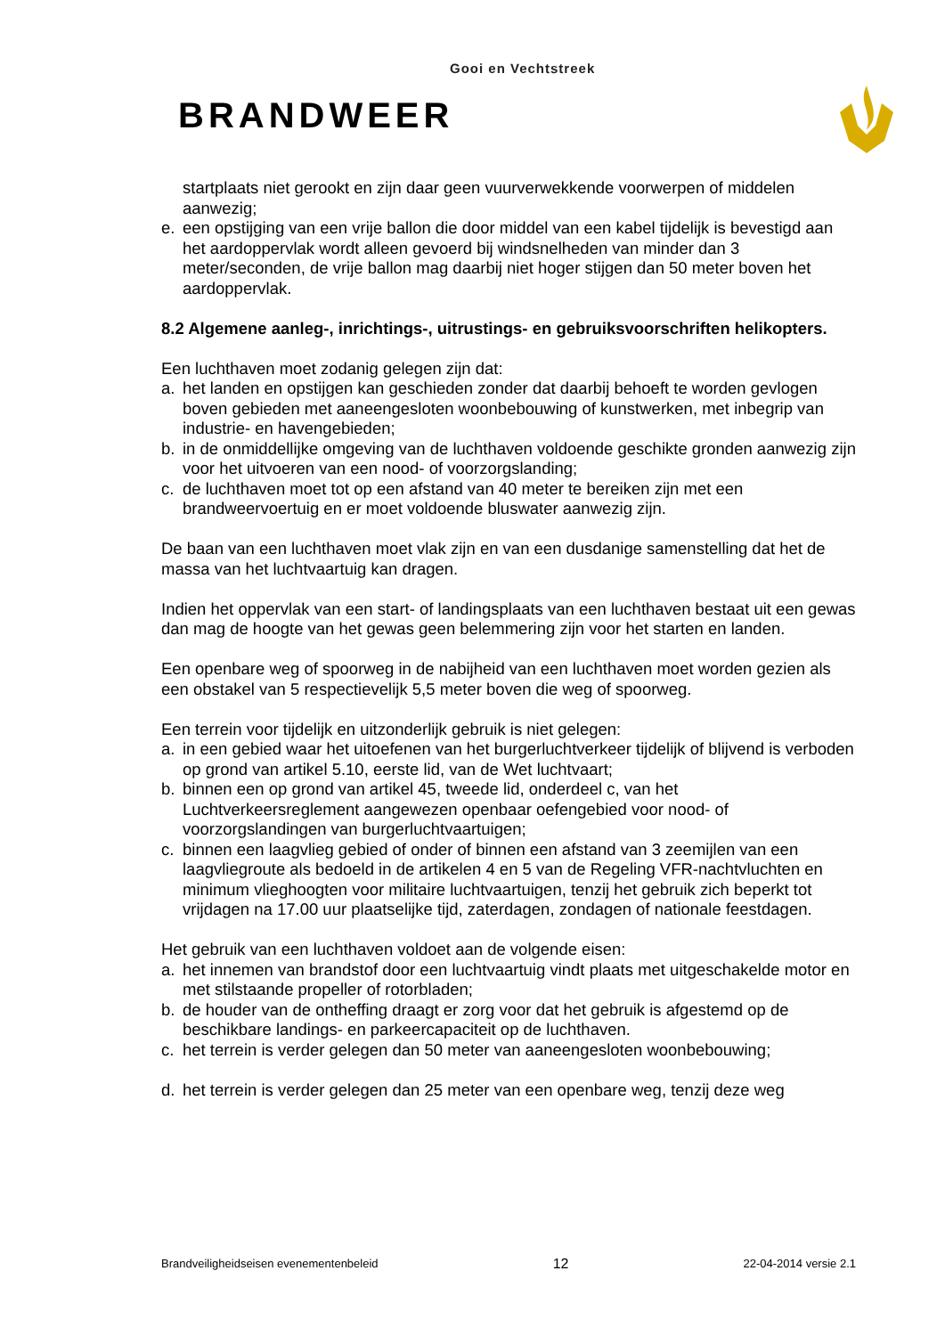Gooi en Vechtstreek
BRANDWEER
startplaats niet gerookt en zijn daar geen vuurverwekkende voorwerpen of middelen aanwezig;
e. een opstijging van een vrije ballon die door middel van een kabel tijdelijk is bevestigd aan het aardoppervlak wordt alleen gevoerd bij windsnelheden van minder dan 3 meter/seconden, de vrije ballon mag daarbij niet hoger stijgen dan 50 meter boven het aardoppervlak.
8.2 Algemene aanleg-, inrichtings-, uitrustings- en gebruiksvoorschriften helikopters.
Een luchthaven moet zodanig gelegen zijn dat:
a. het landen en opstijgen kan geschieden zonder dat daarbij behoeft te worden gevlogen boven gebieden met aaneengesloten woonbebouwing of kunstwerken, met inbegrip van industrie- en havengebieden;
b. in de onmiddellijke omgeving van de luchthaven voldoende geschikte gronden aanwezig zijn voor het uitvoeren van een nood- of voorzorgslanding;
c. de luchthaven moet tot op een afstand van 40 meter te bereiken zijn met een brandweervoertuig en er moet voldoende bluswater aanwezig zijn.
De baan van een luchthaven moet vlak zijn en van een dusdanige samenstelling dat het de massa van het luchtvaartuig kan dragen.
Indien het oppervlak van een start- of landingsplaats van een luchthaven bestaat uit een gewas dan mag de hoogte van het gewas geen belemmering zijn voor het starten en landen.
Een openbare weg of spoorweg in de nabijheid van een luchthaven moet worden gezien als een obstakel van 5 respectievelijk 5,5 meter boven die weg of spoorweg.
Een terrein voor tijdelijk en uitzonderlijk gebruik is niet gelegen:
a. in een gebied waar het uitoefenen van het burgerluchtverkeer tijdelijk of blijvend is verboden op grond van artikel 5.10, eerste lid, van de Wet luchtvaart;
b. binnen een op grond van artikel 45, tweede lid, onderdeel c, van het Luchtverkeersreglement aangewezen openbaar oefengebied voor nood- of voorzorgslandingen van burgerluchtvaartuigen;
c. binnen een laagvlieg gebied of onder of binnen een afstand van 3 zeemijlen van een laagvliegroute als bedoeld in de artikelen 4 en 5 van de Regeling VFR-nachtvluchten en minimum vlieghoogten voor militaire luchtvaartuigen, tenzij het gebruik zich beperkt tot vrijdagen na 17.00 uur plaatselijke tijd, zaterdagen, zondagen of nationale feestdagen.
Het gebruik van een luchthaven voldoet aan de volgende eisen:
a. het innemen van brandstof door een luchtvaartuig vindt plaats met uitgeschakelde motor en met stilstaande propeller of rotorbladen;
b. de houder van de ontheffing draagt er zorg voor dat het gebruik is afgestemd op de beschikbare landings- en parkeercapaciteit op de luchthaven.
c. het terrein is verder gelegen dan 50 meter van aaneengesloten woonbebouwing;
d. het terrein is verder gelegen dan 25 meter van een openbare weg, tenzij deze weg
Brandveiligheidseisen evenementenbeleid 12 22-04-2014 versie 2.1